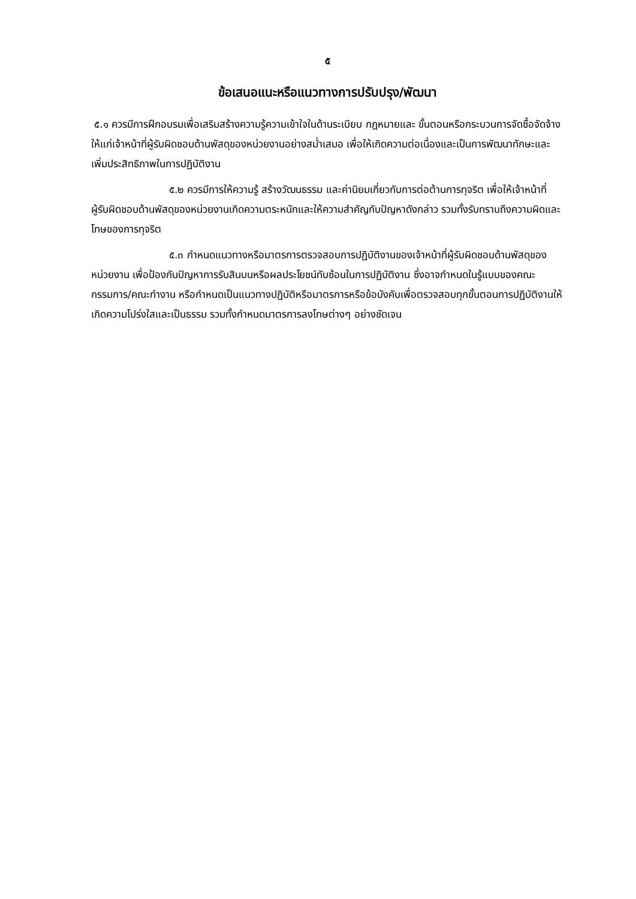๕
ข้อเสนอแนะหรือแนวทางการปรับปรุง/พัฒนา
๕.๑ ควรมีการฝึกอบรมเพื่อเสริมสร้างความรู้ความเข้าใจในด้านระเบียบ กฎหมายและ ขั้นตอนหรือกระบวนการจัดซื้อจัดจ้างให้แก่เจ้าหน้าที่ผู้รับผิดชอบด้านพัสดุของหน่วยงานอย่างสม่ำเสมอ เพื่อให้เกิดความต่อเนื่องและเป็นการพัฒนาทักษะและเพิ่มประสิทธิภาพในการปฏิบัติงาน
๕.๒ ควรมีการให้ความรู้ สร้างวัฒนธรรม และค่านิยมเกี่ยวกับการต่อต้านการทุจริต เพื่อให้เจ้าหน้าที่ผู้รับผิดชอบด้านพัสดุของหน่วยงานเกิดความตระหนักและให้ความสำคัญกับปัญหาดังกล่าว รวมทั้งรับทราบถึงความผิดและโทษของการทุจริต
๕.๓ กำหนดแนวทางหรือมาตรการตรวจสอบการปฏิบัติงานของเจ้าหน้าที่ผู้รับผิดชอบด้านพัสดุของหน่วยงาน เพื่อป้องกันปัญหาการรับสินบนหรือผลประโยชน์ทับซ้อนในการปฏิบัติงาน ซึ่งอาจกำหนดในรู้แบบของคณะกรรมการ/คณะทำงาน หรือกำหนดเป็นแนวทางปฏิบัติหรือมาตรการหรือข้อบังคับเพื่อตรวจสอบทุกขั้นตอนการปฏิบัติงานให้เกิดความโปร่งใสและเป็นธรรม รวมทั้งกำหนดมาตรการลงโทษต่างๆ อย่างชัดเจน